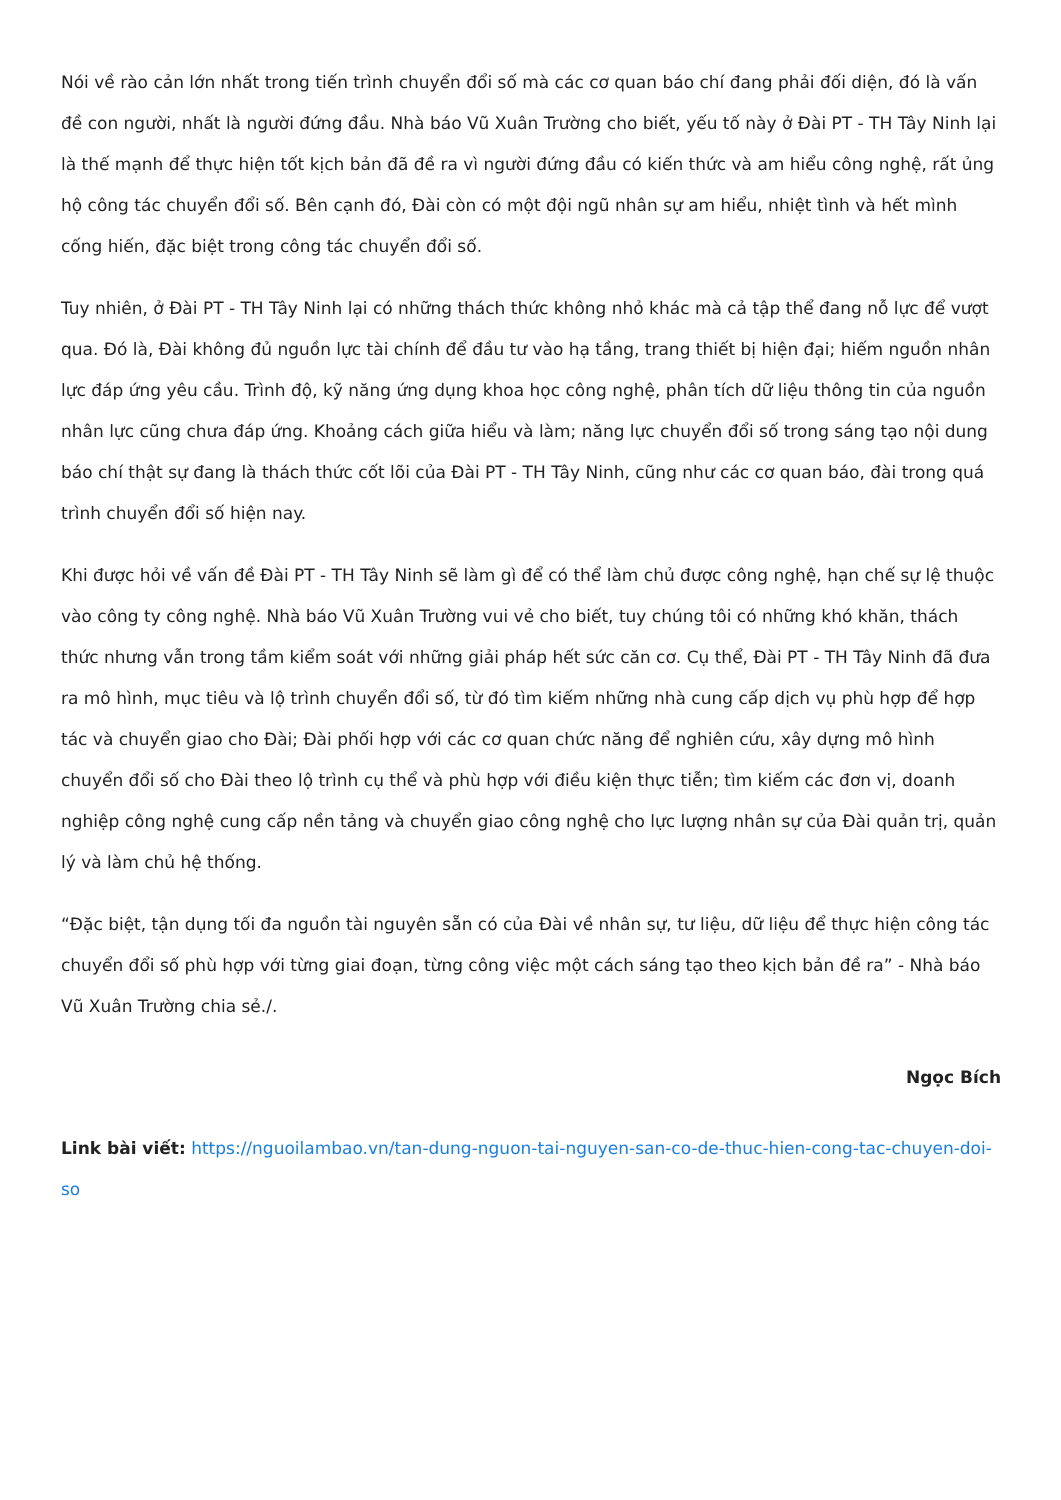Nói về rào cản lớn nhất trong tiến trình chuyển đổi số mà các cơ quan báo chí đang phải đối diện, đó là vấn đề con người, nhất là người đứng đầu. Nhà báo Vũ Xuân Trường cho biết, yếu tố này ở Đài PT - TH Tây Ninh lại là thế mạnh để thực hiện tốt kịch bản đã đề ra vì người đứng đầu có kiến thức và am hiểu công nghệ, rất ủng hộ công tác chuyển đổi số. Bên cạnh đó, Đài còn có một đội ngũ nhân sự am hiểu, nhiệt tình và hết mình cống hiến, đặc biệt trong công tác chuyển đổi số.
Tuy nhiên, ở Đài PT - TH Tây Ninh lại có những thách thức không nhỏ khác mà cả tập thể đang nỗ lực để vượt qua. Đó là, Đài không đủ nguồn lực tài chính để đầu tư vào hạ tầng, trang thiết bị hiện đại; hiếm nguồn nhân lực đáp ứng yêu cầu. Trình độ, kỹ năng ứng dụng khoa học công nghệ, phân tích dữ liệu thông tin của nguồn nhân lực cũng chưa đáp ứng. Khoảng cách giữa hiểu và làm; năng lực chuyển đổi số trong sáng tạo nội dung báo chí thật sự đang là thách thức cốt lõi của Đài PT - TH Tây Ninh, cũng như các cơ quan báo, đài trong quá trình chuyển đổi số hiện nay.
Khi được hỏi về vấn đề Đài PT - TH Tây Ninh sẽ làm gì để có thể làm chủ được công nghệ, hạn chế sự lệ thuộc vào công ty công nghệ. Nhà báo Vũ Xuân Trường vui vẻ cho biết, tuy chúng tôi có những khó khăn, thách thức nhưng vẫn trong tầm kiểm soát với những giải pháp hết sức căn cơ. Cụ thể, Đài PT - TH Tây Ninh đã đưa ra mô hình, mục tiêu và lộ trình chuyển đổi số, từ đó tìm kiếm những nhà cung cấp dịch vụ phù hợp để hợp tác và chuyển giao cho Đài; Đài phối hợp với các cơ quan chức năng để nghiên cứu, xây dựng mô hình chuyển đổi số cho Đài theo lộ trình cụ thể và phù hợp với điều kiện thực tiễn; tìm kiếm các đơn vị, doanh nghiệp công nghệ cung cấp nền tảng và chuyển giao công nghệ cho lực lượng nhân sự của Đài quản trị, quản lý và làm chủ hệ thống.
“Đặc biệt, tận dụng tối đa nguồn tài nguyên sẵn có của Đài về nhân sự, tư liệu, dữ liệu để thực hiện công tác chuyển đổi số phù hợp với từng giai đoạn, từng công việc một cách sáng tạo theo kịch bản đề ra” - Nhà báo Vũ Xuân Trường chia sẻ./.
Ngọc Bích
Link bài viết: https://nguoilambao.vn/tan-dung-nguon-tai-nguyen-san-co-de-thuc-hien-cong-tac-chuyen-doi-so